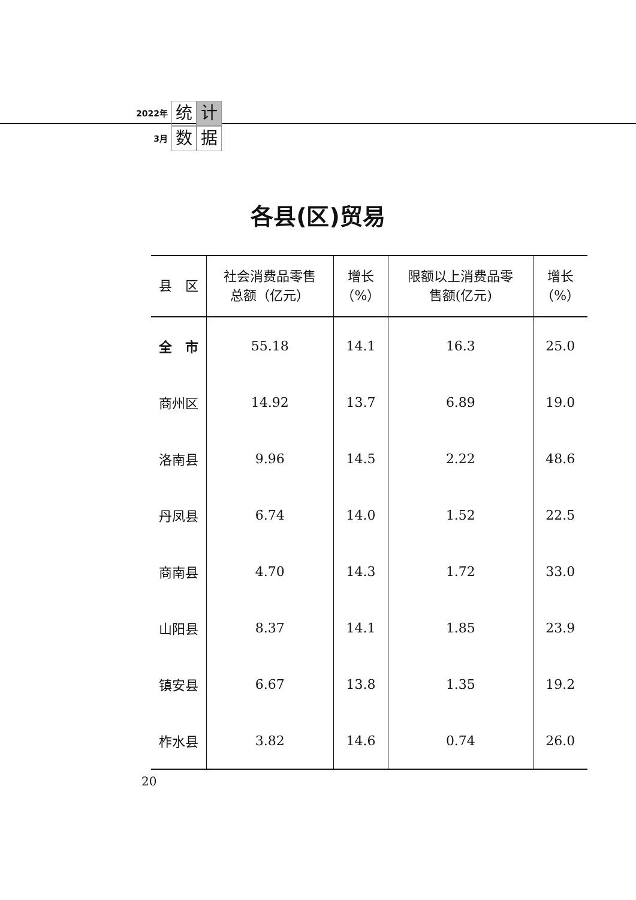2022年
3月
统计数据
各县(区)贸易
| 县 区 | 社会消费品零售 总额（亿元） | 增长 （%） | 限额以上消费品零 售额(亿元) | 增长 （%） |
| --- | --- | --- | --- | --- |
| 全 市 | 55.18 | 14.1 | 16.3 | 25.0 |
| 商州区 | 14.92 | 13.7 | 6.89 | 19.0 |
| 洛南县 | 9.96 | 14.5 | 2.22 | 48.6 |
| 丹凤县 | 6.74 | 14.0 | 1.52 | 22.5 |
| 商南县 | 4.70 | 14.3 | 1.72 | 33.0 |
| 山阳县 | 8.37 | 14.1 | 1.85 | 23.9 |
| 镇安县 | 6.67 | 13.8 | 1.35 | 19.2 |
| 柞水县 | 3.82 | 14.6 | 0.74 | 26.0 |
20